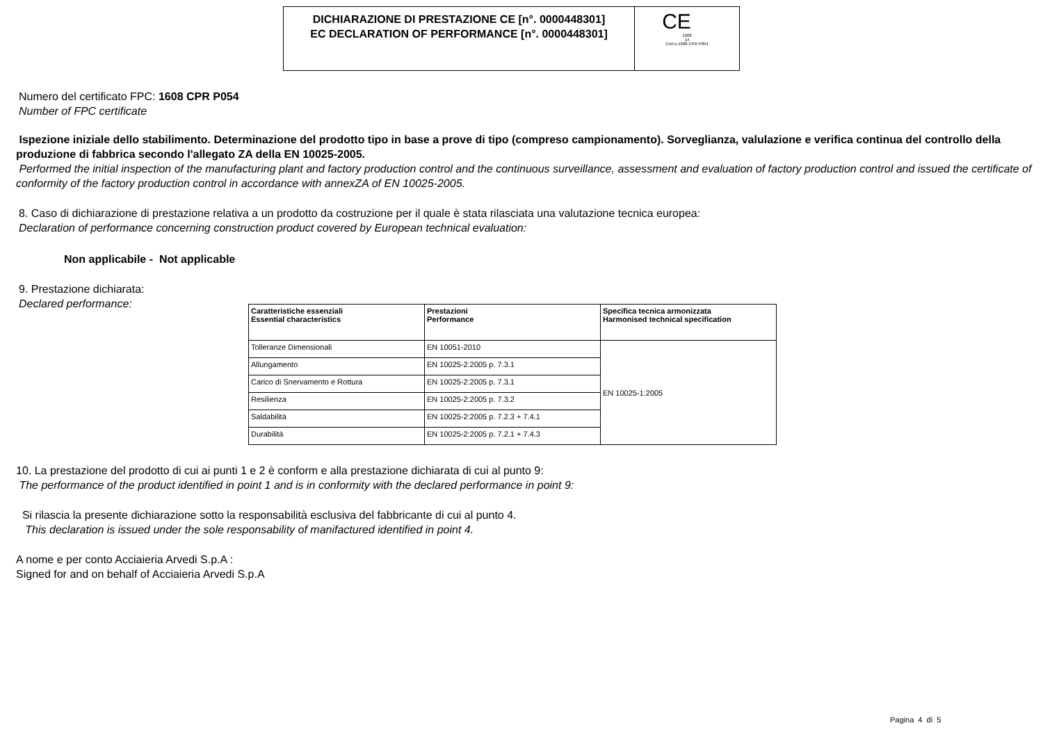DICHIARAZIONE DI PRESTAZIONE CE [n°. 0000448301]
EC DECLARATION OF PERFORMANCE [n°. 0000448301]
CE
1608
14
Cert.n.1608 CPR P054
Numero del certificato FPC: 1608 CPR P054
Number of FPC certificate
Ispezione iniziale dello stabilimento. Determinazione del prodotto tipo in base a prove di tipo (compreso campionamento). Sorveglianza, valulazione e verifica continua del controllo della produzione di fabbrica secondo l'allegato ZA della EN 10025-2005.
Performed the initial inspection of the manufacturing plant and factory production control and the continuous surveillance, assessment and evaluation of factory production control and issued the certificate of conformity of the factory production control in accordance with annexZA of EN 10025-2005.
8. Caso di dichiarazione di prestazione relativa a un prodotto da costruzione per il quale è stata rilasciata una valutazione tecnica europea:
Declaration of performance concerning construction product covered by European technical evaluation:
Non applicabile - Not applicable
9. Prestazione dichiarata:
Declared performance:
| Caratteristiche essenziali Essential characteristics | Prestazioni Performance | Specifica tecnica armonizzata Harmonised technical specification |
| --- | --- | --- |
| Tolleranze Dimensionali | EN 10051-2010 | EN 10025-1:2005 |
| Allungamento | EN 10025-2:2005 p. 7.3.1 | |
| Carico di Snervamento e Rottura | EN 10025-2:2005 p. 7.3.1 | |
| Resilienza | EN 10025-2:2005 p. 7.3.2 | |
| Saldabilità | EN 10025-2:2005 p. 7.2.3 + 7.4.1 | |
| Durabilità | EN 10025-2:2005 p. 7.2.1 + 7.4.3 | |
10. La prestazione del prodotto di cui ai punti 1 e 2 è conform e alla prestazione dichiarata di cui al punto 9:
The performance of the product identified in point 1 and is in conformity with the declared performance in point 9:
Si rilascia la presente dichiarazione sotto la responsabilità esclusiva del fabbricante di cui al punto 4.
This declaration is issued under the sole responsability of manifactured identified in point 4.
A nome e per conto Acciaieria Arvedi S.p.A :
Signed for and on behalf of Acciaieria Arvedi S.p.A
Pagina 4 di 5